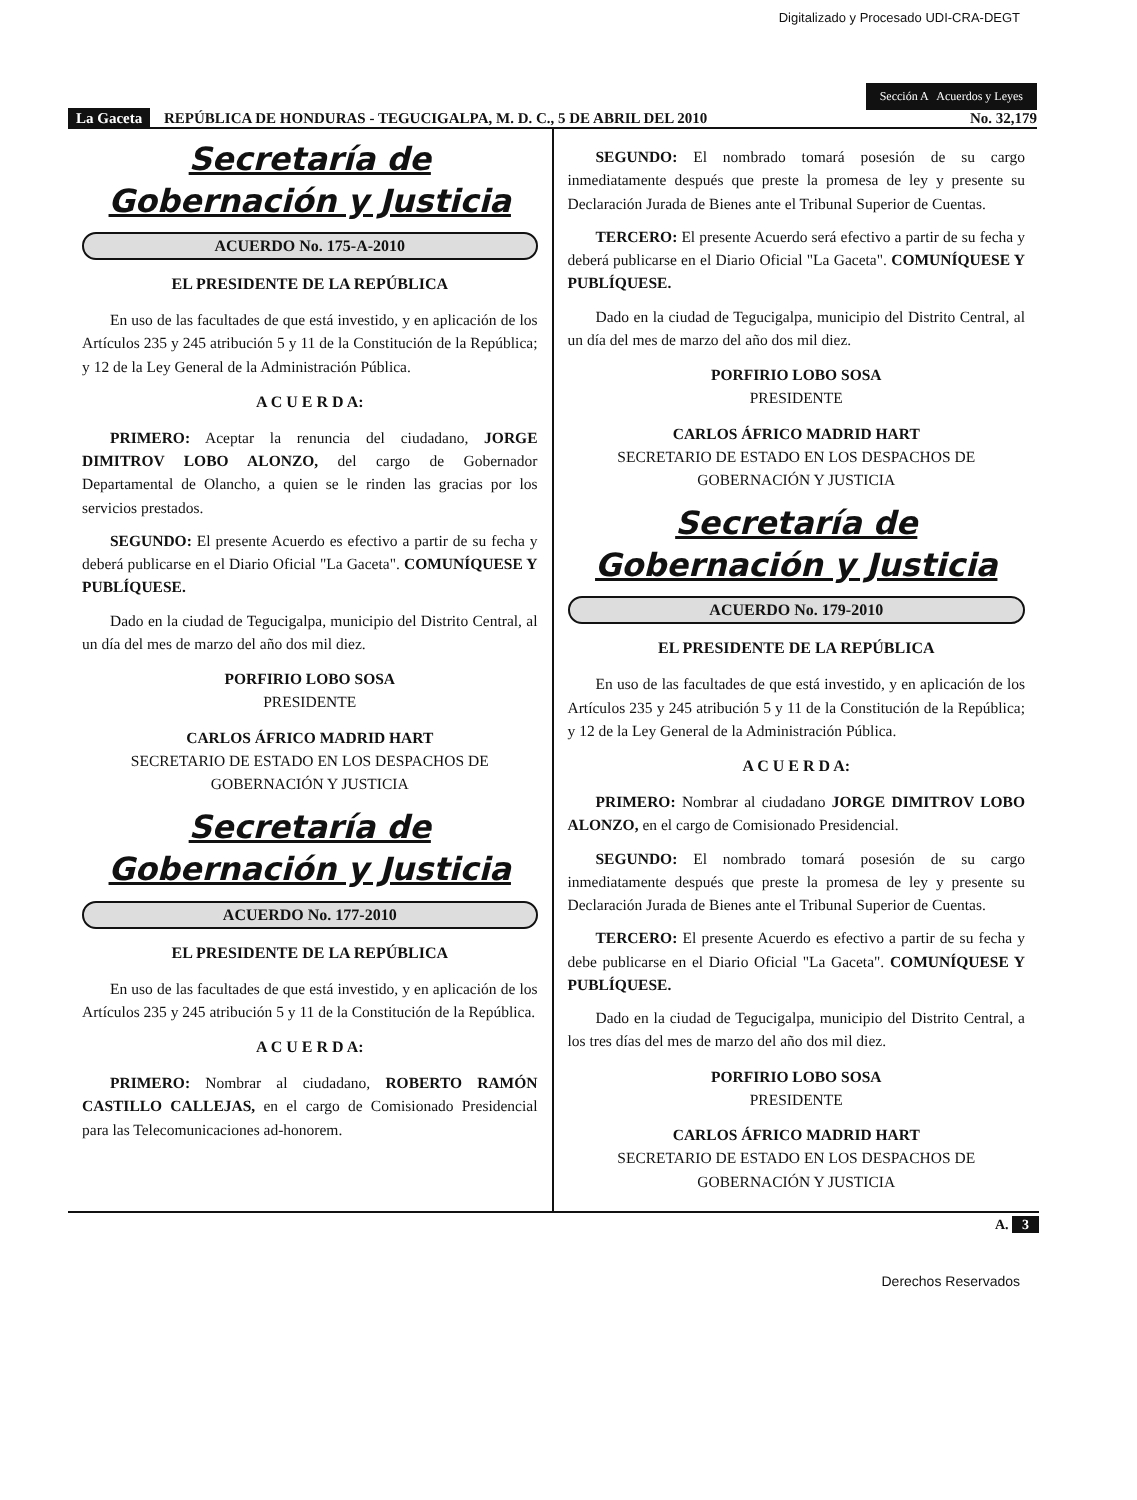Digitalizado y Procesado UDI-CRA-DEGT
Sección A Acuerdos y Leyes
La Gaceta REPÚBLICA DE HONDURAS - TEGUCIGALPA, M. D. C., 5 DE ABRIL DEL 2010
No. 32,179
Secretaría de
Gobernación y Justicia
ACUERDO No. 175-A-2010
EL PRESIDENTE DE LA REPÚBLICA
En uso de las facultades de que está investido, y en aplicación de los Artículos 235 y 245 atribución 5 y 11 de la Constitución de la República; y 12 de la Ley General de la Administración Pública.
A C U E R D A:
PRIMERO: Aceptar la renuncia del ciudadano, JORGE DIMITROV LOBO ALONZO, del cargo de Gobernador Departamental de Olancho, a quien se le rinden las gracias por los servicios prestados.
SEGUNDO: El presente Acuerdo es efectivo a partir de su fecha y deberá publicarse en el Diario Oficial "La Gaceta". COMUNÍQUESE Y PUBLÍQUESE.
Dado en la ciudad de Tegucigalpa, municipio del Distrito Central, al un día del mes de marzo del año dos mil diez.
PORFIRIO LOBO SOSA
PRESIDENTE
CARLOS ÁFRICO MADRID HART
SECRETARIO DE ESTADO EN LOS DESPACHOS DE GOBERNACIÓN Y JUSTICIA
Secretaría de
Gobernación y Justicia
ACUERDO No. 177-2010
EL PRESIDENTE DE LA REPÚBLICA
En uso de las facultades de que está investido, y en aplicación de los Artículos 235 y 245 atribución 5 y 11 de la Constitución de la República.
A C U E R D A:
PRIMERO: Nombrar al ciudadano, ROBERTO RAMÓN CASTILLO CALLEJAS, en el cargo de Comisionado Presidencial para las Telecomunicaciones ad-honorem.
SEGUNDO: El nombrado tomará posesión de su cargo inmediatamente después que preste la promesa de ley y presente su Declaración Jurada de Bienes ante el Tribunal Superior de Cuentas.
TERCERO: El presente Acuerdo será efectivo a partir de su fecha y deberá publicarse en el Diario Oficial "La Gaceta". COMUNÍQUESE Y PUBLÍQUESE.
Dado en la ciudad de Tegucigalpa, municipio del Distrito Central, al un día del mes de marzo del año dos mil diez.
PORFIRIO LOBO SOSA
PRESIDENTE
CARLOS ÁFRICO MADRID HART
SECRETARIO DE ESTADO EN LOS DESPACHOS DE GOBERNACIÓN Y JUSTICIA
Secretaría de
Gobernación y Justicia
ACUERDO No. 179-2010
EL PRESIDENTE DE LA REPÚBLICA
En uso de las facultades de que está investido, y en aplicación de los Artículos 235 y 245 atribución 5 y 11 de la Constitución de la República; y 12 de la Ley General de la Administración Pública.
A C U E R D A:
PRIMERO: Nombrar al ciudadano JORGE DIMITROV LOBO ALONZO, en el cargo de Comisionado Presidencial.
SEGUNDO: El nombrado tomará posesión de su cargo inmediatamente después que preste la promesa de ley y presente su Declaración Jurada de Bienes ante el Tribunal Superior de Cuentas.
TERCERO: El presente Acuerdo es efectivo a partir de su fecha y debe publicarse en el Diario Oficial "La Gaceta". COMUNÍQUESE Y PUBLÍQUESE.
Dado en la ciudad de Tegucigalpa, municipio del Distrito Central, a los tres días del mes de marzo del año dos mil diez.
PORFIRIO LOBO SOSA
PRESIDENTE
CARLOS ÁFRICO MADRID HART
SECRETARIO DE ESTADO EN LOS DESPACHOS DE GOBERNACIÓN Y JUSTICIA
A. 3
Derechos Reservados